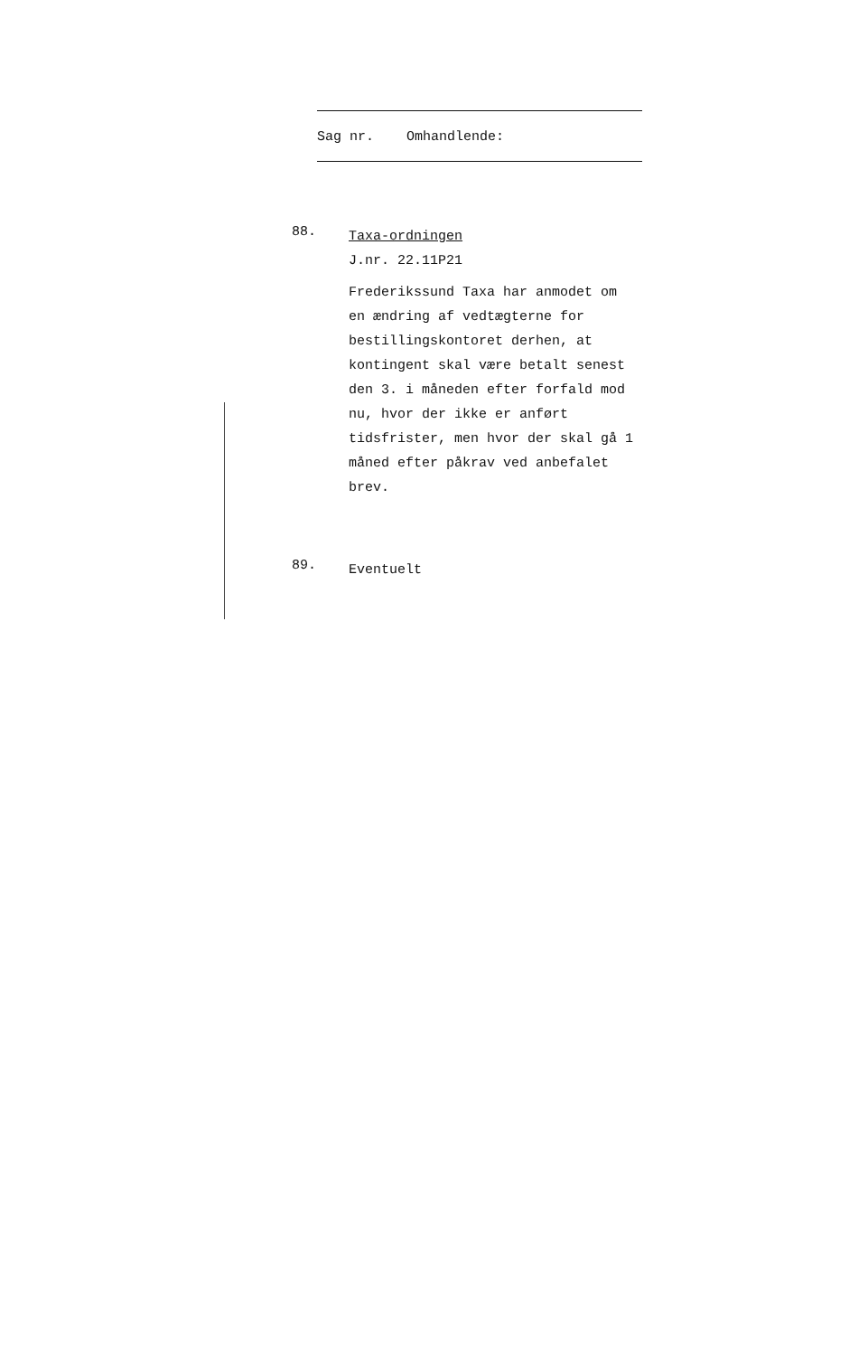Sag nr. Omhandlende:
88.
Taxa-ordningen
J.nr. 22.11P21
Frederikssund Taxa har anmodet om en ændring af vedtægterne for bestillingskontoret derhen, at kontingent skal være betalt senest den 3. i måneden efter forfald mod nu, hvor der ikke er anført tidsfrister, men hvor der skal gå 1 måned efter påkrav ved anbefalet brev.
89.
Eventuelt